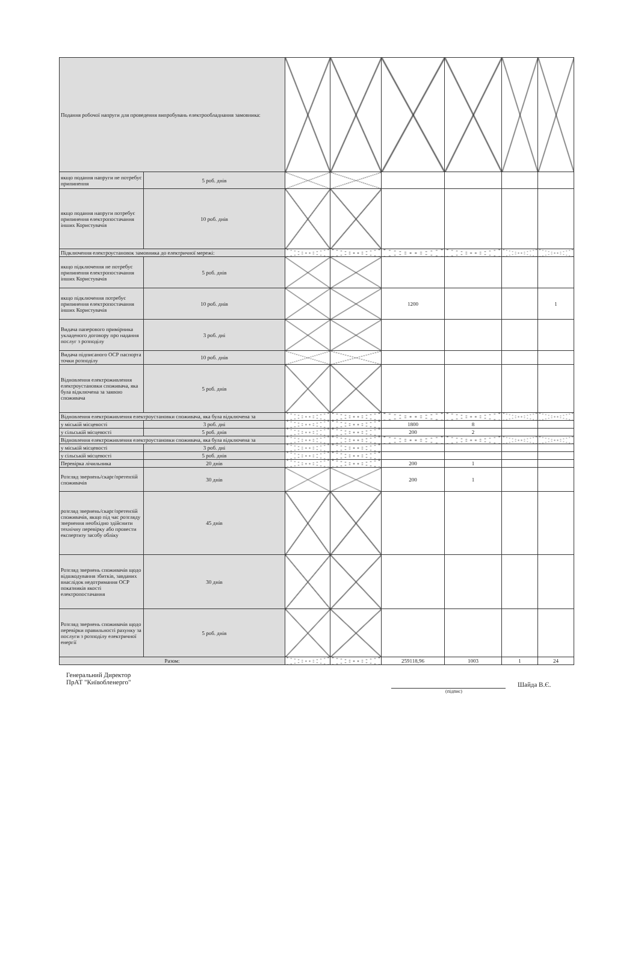| Подання робочої напруги для проведення випробувань електрообладнання замовника: | | | | | | | |
| якщо подання напруги не потребує припинення | 5 роб. днів | | | | | | |
| якщо подання напруги потребує припинення електропостачання інших Користувачів | 10 роб. днів | | | | | | |
| Підключення електроустановок замовника до електричної мережі: | | | | | | | |
| якщо підключення не потребує припинення електропостачання інших Користувачів | 5 роб. днів | | | | | | |
| якщо підключення потребує припинення електропостачання інших Користувачів | 10 роб. днів | | | 1200 | | | 1 |
| Видача паперового примірника укладеного договору про надання послуг з розподілу | 3 роб. дні | | | | | | |
| Видача підписаного ОСР паспорта точки розподілу | 10 роб. днів | | | | | | |
| Відновлення електроживлення електроустановки споживача, яка була відключена за заявою споживача | 5 роб. днів | | | | | | |
| Відновлення електроживлення електроустановки споживача, яка була відключена за | | | | | | | |
| у міській місцевості | 3 роб. дні | | | 1800 | 8 | | |
| у сільській місцевості | 5 роб. днів | | | 200 | 2 | | |
| Відновлення електроживлення електроустановки споживача, яка була відключена за | | | | | | | |
| у міській місцевості | 3 роб. дні | | | | | | |
| у сільській місцевості | 5 роб. днів | | | | | | |
| Перевірка лічильника | 20 днів | | | 200 | 1 | | |
| Розгляд звернень/скарг/претензій споживачів | 30 днів | | | 200 | 1 | | |
| розгляд звернень/скарг/претензій споживачів, якщо під час розгляду звернення необхідно здійснити технічну перевірку або провести експертизу засобу обліку | 45 днів | | | | | | |
| Розгляд звернень споживачів щодо відшкодування збитків, завданих внаслідок недотримання ОСР показників якості електропостачання | 30 днів | | | | | | |
| Розгляд звернень споживачів щодо перевірки правильності рахунку за послуги з розподілу електричної енергії | 5 роб. днів | | | | | | |
| Разом: | | | | 259118,96 | 1003 | 1 | 24 |
Генеральний Директор
ПрАТ "Київобленерго"
Шайда В.Є.
(підпис)